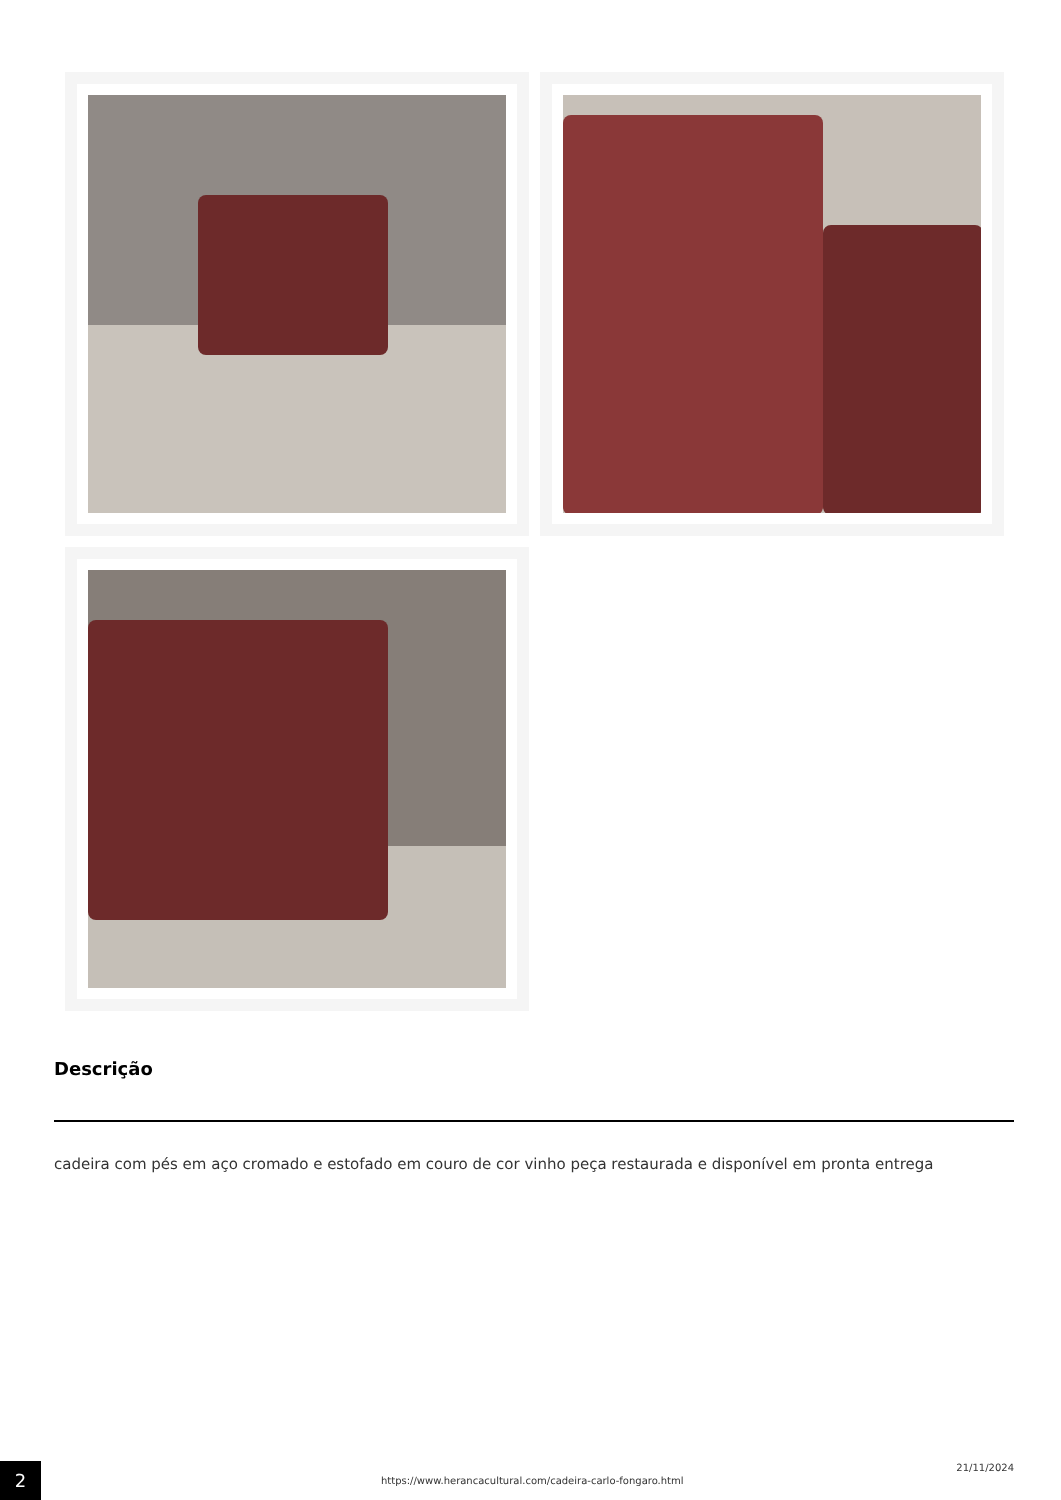Descrição
cadeira com pés em aço cromado e estofado em couro de cor vinho peça restaurada e disponível em pronta entrega
2
https://www.herancacultural.com/cadeira-carlo-fongaro.html
21/11/2024